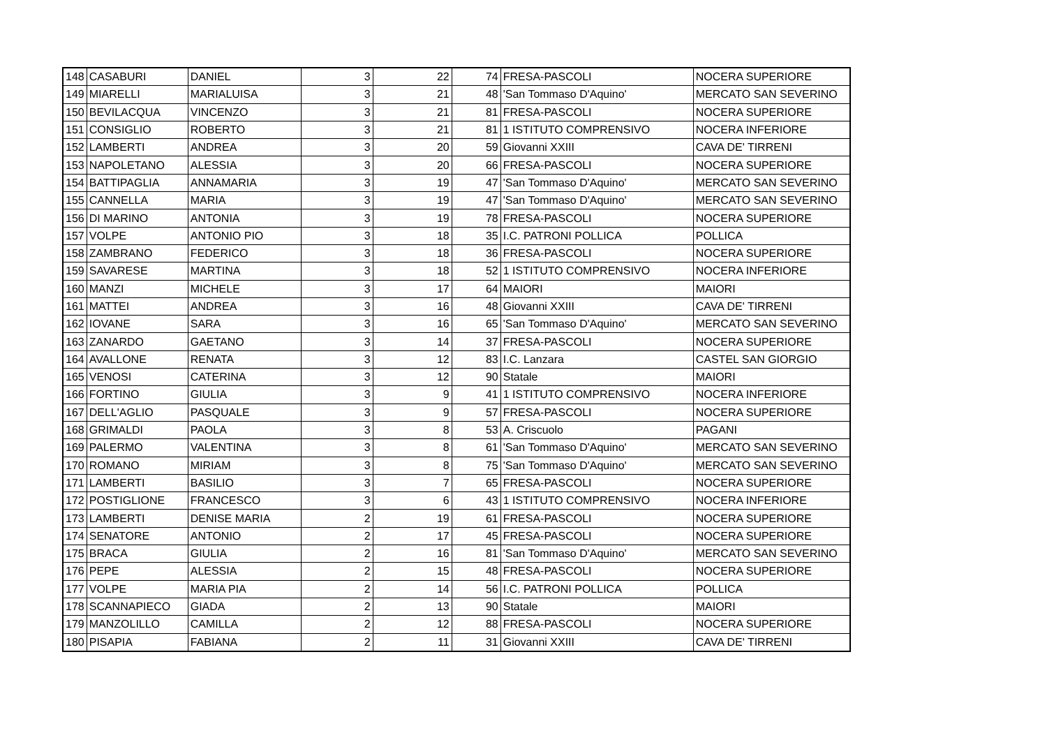| 148 | CASABURI | DANIEL | 3 | 22 | 74 | FRESA-PASCOLI | NOCERA SUPERIORE |
| 149 | MIARELLI | MARIALUISA | 3 | 21 | 48 | 'San Tommaso D'Aquino' | MERCATO SAN SEVERINO |
| 150 | BEVILACQUA | VINCENZO | 3 | 21 | 81 | FRESA-PASCOLI | NOCERA SUPERIORE |
| 151 | CONSIGLIO | ROBERTO | 3 | 21 | 81 | 1 ISTITUTO COMPRENSIVO | NOCERA INFERIORE |
| 152 | LAMBERTI | ANDREA | 3 | 20 | 59 | Giovanni XXIII | CAVA DE' TIRRENI |
| 153 | NAPOLETANO | ALESSIA | 3 | 20 | 66 | FRESA-PASCOLI | NOCERA SUPERIORE |
| 154 | BATTIPAGLIA | ANNAMARIA | 3 | 19 | 47 | 'San Tommaso D'Aquino' | MERCATO SAN SEVERINO |
| 155 | CANNELLA | MARIA | 3 | 19 | 47 | 'San Tommaso D'Aquino' | MERCATO SAN SEVERINO |
| 156 | DI MARINO | ANTONIA | 3 | 19 | 78 | FRESA-PASCOLI | NOCERA SUPERIORE |
| 157 | VOLPE | ANTONIO PIO | 3 | 18 | 35 | I.C. PATRONI POLLICA | POLLICA |
| 158 | ZAMBRANO | FEDERICO | 3 | 18 | 36 | FRESA-PASCOLI | NOCERA SUPERIORE |
| 159 | SAVARESE | MARTINA | 3 | 18 | 52 | 1 ISTITUTO COMPRENSIVO | NOCERA INFERIORE |
| 160 | MANZI | MICHELE | 3 | 17 | 64 | MAIORI | MAIORI |
| 161 | MATTEI | ANDREA | 3 | 16 | 48 | Giovanni XXIII | CAVA DE' TIRRENI |
| 162 | IOVANE | SARA | 3 | 16 | 65 | 'San Tommaso D'Aquino' | MERCATO SAN SEVERINO |
| 163 | ZANARDO | GAETANO | 3 | 14 | 37 | FRESA-PASCOLI | NOCERA SUPERIORE |
| 164 | AVALLONE | RENATA | 3 | 12 | 83 | I.C. Lanzara | CASTEL SAN GIORGIO |
| 165 | VENOSI | CATERINA | 3 | 12 | 90 | Statale | MAIORI |
| 166 | FORTINO | GIULIA | 3 | 9 | 41 | 1 ISTITUTO COMPRENSIVO | NOCERA INFERIORE |
| 167 | DELL'AGLIO | PASQUALE | 3 | 9 | 57 | FRESA-PASCOLI | NOCERA SUPERIORE |
| 168 | GRIMALDI | PAOLA | 3 | 8 | 53 | A. Criscuolo | PAGANI |
| 169 | PALERMO | VALENTINA | 3 | 8 | 61 | 'San Tommaso D'Aquino' | MERCATO SAN SEVERINO |
| 170 | ROMANO | MIRIAM | 3 | 8 | 75 | 'San Tommaso D'Aquino' | MERCATO SAN SEVERINO |
| 171 | LAMBERTI | BASILIO | 3 | 7 | 65 | FRESA-PASCOLI | NOCERA SUPERIORE |
| 172 | POSTIGLIONE | FRANCESCO | 3 | 6 | 43 | 1 ISTITUTO COMPRENSIVO | NOCERA INFERIORE |
| 173 | LAMBERTI | DENISE MARIA | 2 | 19 | 61 | FRESA-PASCOLI | NOCERA SUPERIORE |
| 174 | SENATORE | ANTONIO | 2 | 17 | 45 | FRESA-PASCOLI | NOCERA SUPERIORE |
| 175 | BRACA | GIULIA | 2 | 16 | 81 | 'San Tommaso D'Aquino' | MERCATO SAN SEVERINO |
| 176 | PEPE | ALESSIA | 2 | 15 | 48 | FRESA-PASCOLI | NOCERA SUPERIORE |
| 177 | VOLPE | MARIA PIA | 2 | 14 | 56 | I.C. PATRONI POLLICA | POLLICA |
| 178 | SCANNAPIECO | GIADA | 2 | 13 | 90 | Statale | MAIORI |
| 179 | MANZOLILLO | CAMILLA | 2 | 12 | 88 | FRESA-PASCOLI | NOCERA SUPERIORE |
| 180 | PISAPIA | FABIANA | 2 | 11 | 31 | Giovanni XXIII | CAVA DE' TIRRENI |